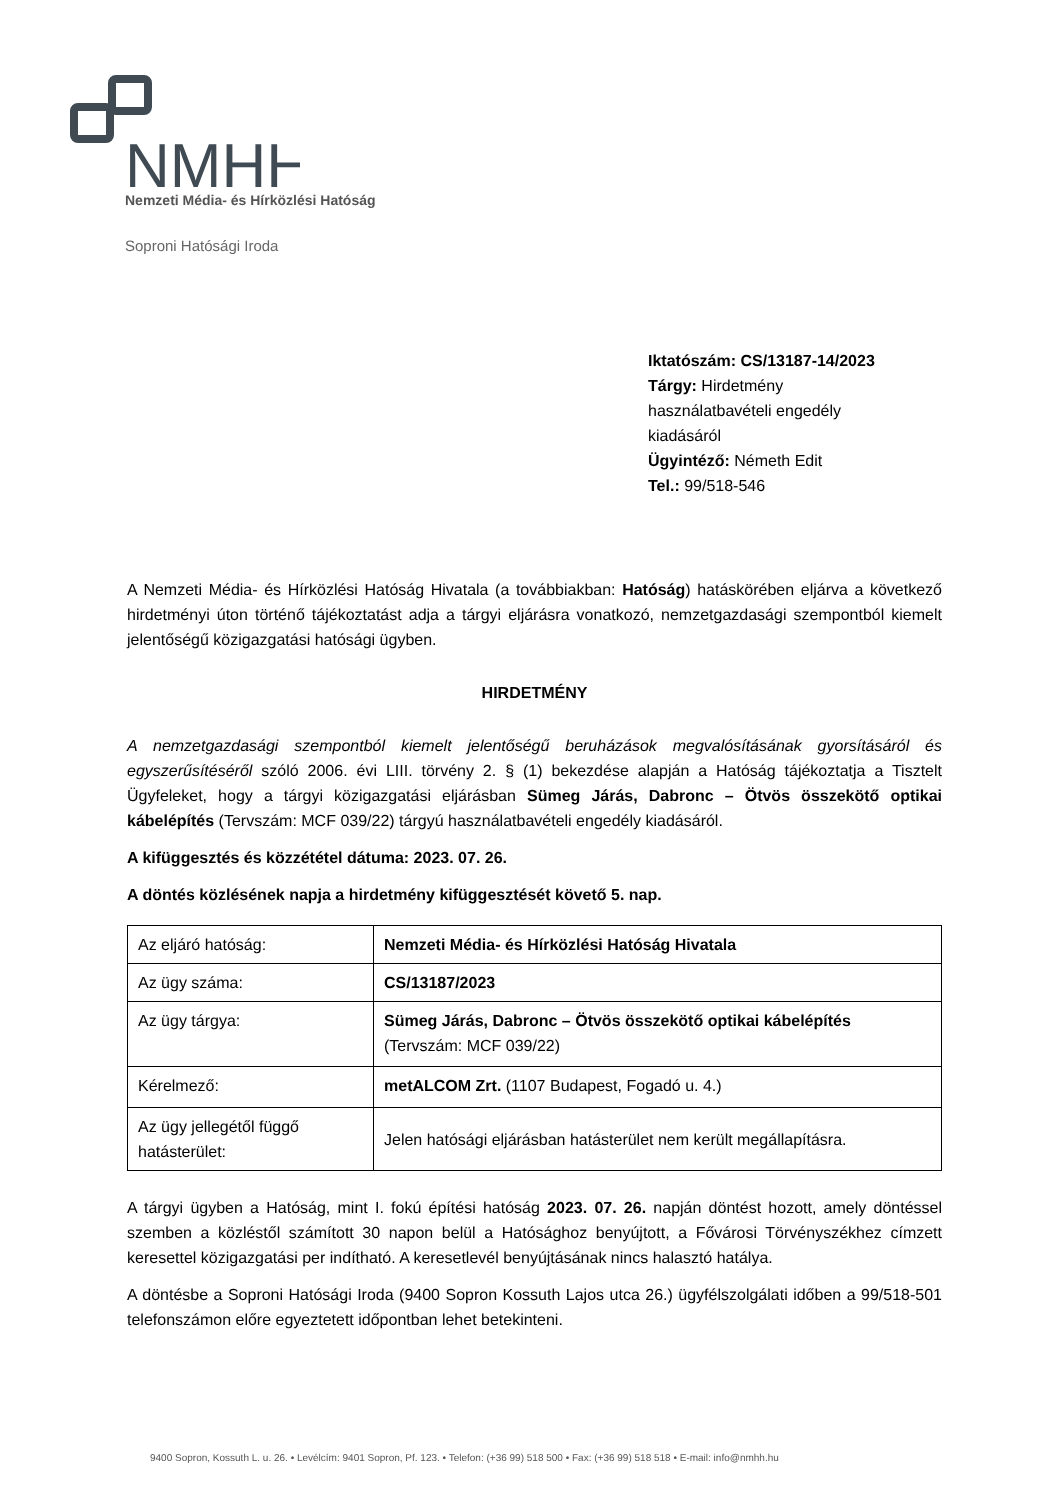NMHH
Nemzeti Média- és Hírközlési Hatóság
Soproni Hatósági Iroda
Iktatószám: CS/13187-14/2023
Tárgy: Hirdetmény használatbavételi engedély kiadásáról
Ügyintéző: Németh Edit
Tel.: 99/518-546
A Nemzeti Média- és Hírközlési Hatóság Hivatala (a továbbiakban: Hatóság) hatáskörében eljárva a következő hirdetményi úton történő tájékoztatást adja a tárgyi eljárásra vonatkozó, nemzetgazdasági szempontból kiemelt jelentőségű közigazgatási hatósági ügyben.
HIRDETMÉNY
A nemzetgazdasági szempontból kiemelt jelentőségű beruházások megvalósításának gyorsításáról és egyszerűsítéséről szóló 2006. évi LIII. törvény 2. § (1) bekezdése alapján a Hatóság tájékoztatja a Tisztelt Ügyfeleket, hogy a tárgyi közigazgatási eljárásban Sümeg Járás, Dabronc – Ötvös összekötő optikai kábelépítés (Tervszám: MCF 039/22) tárgyú használatbavételi engedély kiadásáról.
A kifüggesztés és közzététel dátuma: 2023. 07. 26.
A döntés közlésének napja a hirdetmény kifüggesztését követő 5. nap.
| Az eljáró hatóság: | Nemzeti Média- és Hírközlési Hatóság Hivatala |
| Az ügy száma: | CS/13187/2023 |
| Az ügy tárgya: | Sümeg Járás, Dabronc – Ötvös összekötő optikai kábelépítés (Tervszám: MCF 039/22) |
| Kérelmező: | metALCOM Zrt. (1107 Budapest, Fogadó u. 4.) |
| Az ügy jellegétől függő hatásterület: | Jelen hatósági eljárásban hatásterület nem került megállapításra. |
A tárgyi ügyben a Hatóság, mint I. fokú építési hatóság 2023. 07. 26. napján döntést hozott, amely döntéssel szemben a közléstől számított 30 napon belül a Hatósághoz benyújtott, a Fővárosi Törvényszékhez címzett keresettel közigazgatási per indítható. A keresetlevél benyújtásának nincs halasztó hatálya.
A döntésbe a Soproni Hatósági Iroda (9400 Sopron Kossuth Lajos utca 26.) ügyfélszolgálati időben a 99/518-501 telefonszámon előre egyeztetett időpontban lehet betekinteni.
9400 Sopron, Kossuth L. u. 26. • Levélcím: 9401 Sopron, Pf. 123. • Telefon: (+36 99) 518 500 • Fax: (+36 99) 518 518 • E-mail: info@nmhh.hu